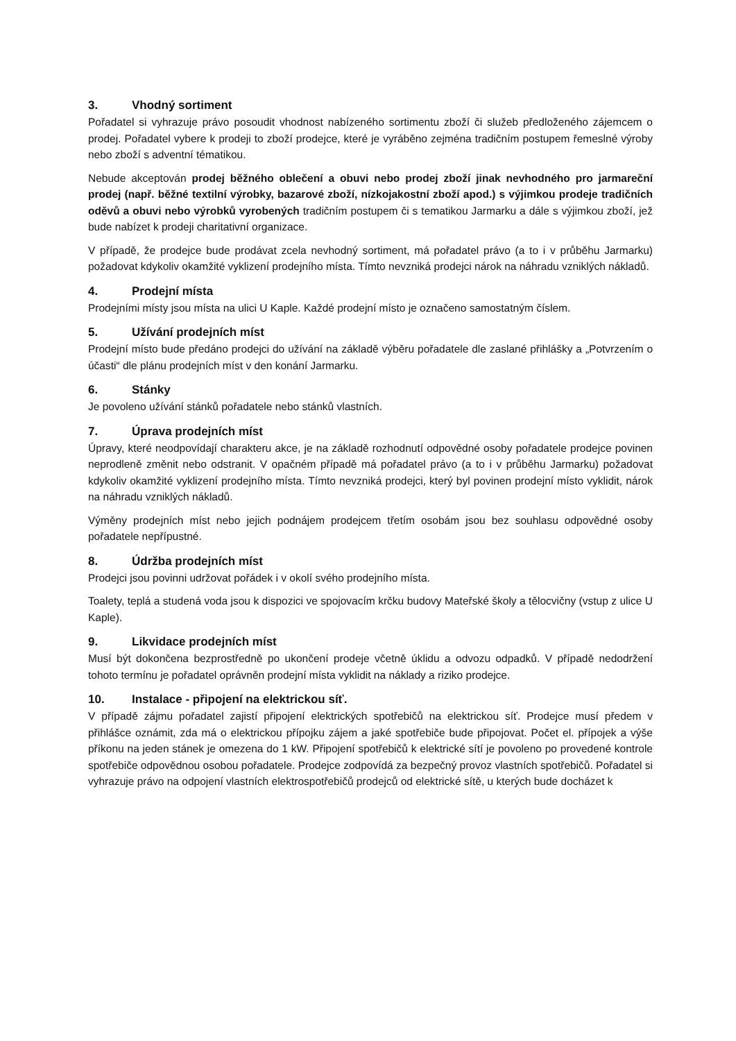3. Vhodný sortiment
Pořadatel si vyhrazuje právo posoudit vhodnost nabízeného sortimentu zboží či služeb předloženého zájemcem o prodej. Pořadatel vybere k prodeji to zboží prodejce, které je vyráběno zejména tradičním postupem řemeslné výroby nebo zboží s adventní tématikou.
Nebude akceptován prodej běžného oblečení a obuvi nebo prodej zboží jinak nevhodného pro jarmareční prodej (např. běžné textilní výrobky, bazarové zboží, nízkojakostní zboží apod.) s výjimkou prodeje tradičních oděvů a obuvi nebo výrobků vyrobených tradičním postupem či s tematikou Jarmarku a dále s výjimkou zboží, jež bude nabízet k prodeji charitativní organizace.
V případě, že prodejce bude prodávat zcela nevhodný sortiment, má pořadatel právo (a to i v průběhu Jarmarku) požadovat kdykoliv okamžité vyklizení prodejního místa. Tímto nevzniká prodejci nárok na náhradu vzniklých nákladů.
4. Prodejní místa
Prodejními místy jsou místa na ulici U Kaple. Každé prodejní místo je označeno samostatným číslem.
5. Užívání prodejních míst
Prodejní místo bude předáno prodejci do užívání na základě výběru pořadatele dle zaslané přihlášky a „Potvrzením o účasti“ dle plánu prodejních míst v den konání Jarmarku.
6. Stánky
Je povoleno užívání stánků pořadatele nebo stánků vlastních.
7. Úprava prodejních míst
Úpravy, které neodpovídají charakteru akce, je na základě rozhodnutí odpovědné osoby pořadatele prodejce povinen neprodleně změnit nebo odstranit. V opačném případě má pořadatel právo (a to i v průběhu Jarmarku) požadovat kdykoliv okamžité vyklizení prodejního místa. Tímto nevzniká prodejci, který byl povinen prodejní místo vyklidit, nárok na náhradu vzniklých nákladů.
Výměny prodejních míst nebo jejich podnájem prodejcem třetím osobám jsou bez souhlasu odpovědné osoby pořadatele nepřípustné.
8. Údržba prodejních míst
Prodejci jsou povinni udržovat pořádek i v okolí svého prodejního místa.
Toalety, teplá a studená voda jsou k dispozici ve spojovacím krčku budovy Mateřské školy a tělocvičny (vstup z ulice U Kaple).
9. Likvidace prodejních míst
Musí být dokončena bezprostředně po ukončení prodeje včetně úklidu a odvozu odpadků. V případě nedodržení tohoto termínu je pořadatel oprávněn prodejní místa vyklidit na náklady a riziko prodejce.
10. Instalace - připojení na elektrickou síť.
V případě zájmu pořadatel zajistí připojení elektrických spotřebičů na elektrickou síť. Prodejce musí předem v přihlášce oznámit, zda má o elektrickou přípojku zájem a jaké spotřebiče bude připojovat. Počet el. přípojek a výše příkonu na jeden stánek je omezena do 1 kW. Připojení spotřebičů k elektrické sítí je povoleno po provedené kontrole spotřebiče odpovědnou osobou pořadatele. Prodejce zodpovídá za bezpečný provoz vlastních spotřebičů. Pořadatel si vyhrazuje právo na odpojení vlastních elektrospotřebičů prodejců od elektrické sítě, u kterých bude docházet k